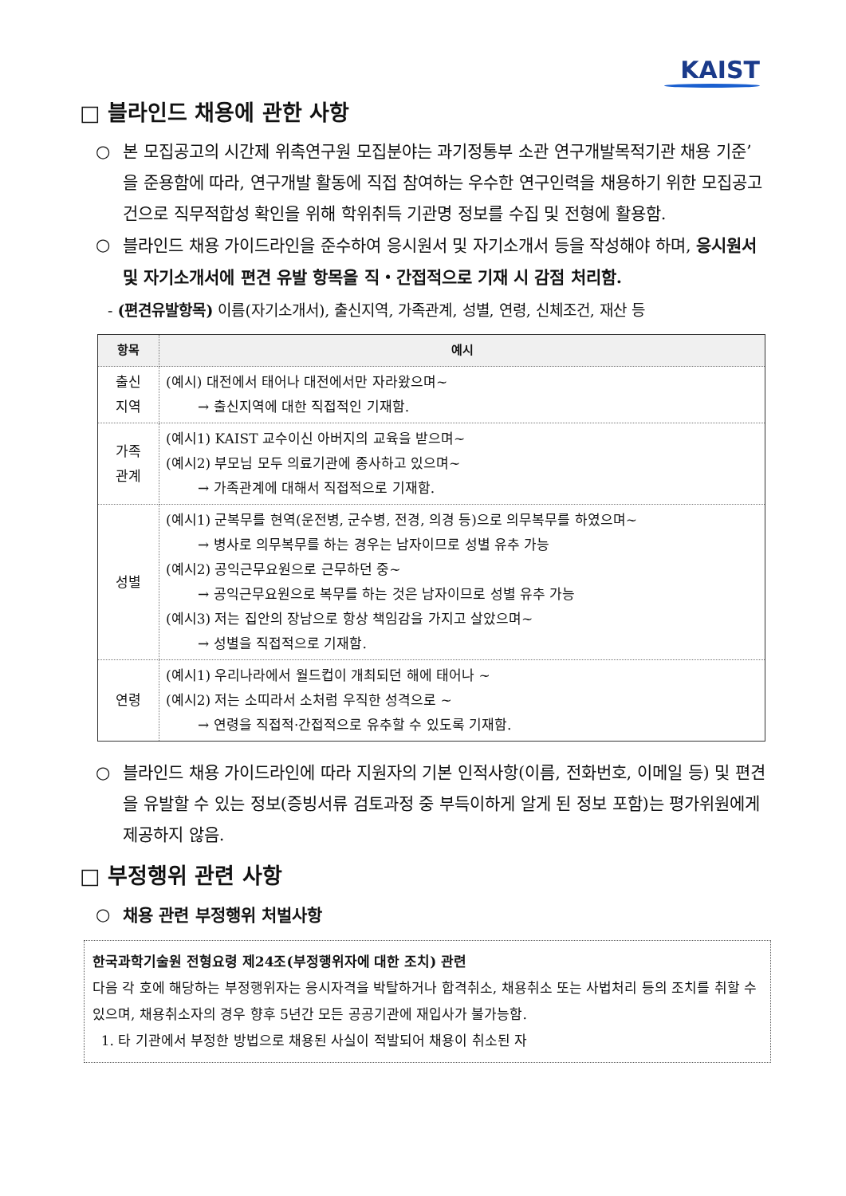KAIST
□ 블라인드 채용에 관한 사항
○ 본 모집공고의 시간제 위촉연구원 모집분야는 과기정통부 소관 연구개발목적기관 채용 기준’ 을 준용함에 따라, 연구개발 활동에 직접 참여하는 우수한 연구인력을 채용하기 위한 모집공고 건으로 직무적합성 확인을 위해 학위취득 기관명 정보를 수집 및 전형에 활용함.
○ 블라인드 채용 가이드라인을 준수하여 응시원서 및 자기소개서 등을 작성해야 하며, 응시원서 및 자기소개서에 편견 유발 항목을 직・간접적으로 기재 시 감점 처리함.
- (편견유발항목) 이름(자기소개서), 출신지역, 가족관계, 성별, 연령, 신체조건, 재산 등
| 항목 | 예시 |
| --- | --- |
| 출신 지역 | (예시) 대전에서 태어나 대전에서만 자라왔으며~ → 출신지역에 대한 직접적인 기재함. |
| 가족 관계 | (예시1) KAIST 교수이신 아버지의 교육을 받으며~ (예시2) 부모님 모두 의료기관에 종사하고 있으며~ → 가족관계에 대해서 직접적으로 기재함. |
| 성별 | (예시1) 군복무를 현역(운전병, 군수병, 전경, 의경 등)으로 의무복무를 하였으며~ → 병사로 의무복무를 하는 경우는 남자이므로 성별 유추 가능 (예시2) 공익근무요원으로 근무하던 중~ → 공익근무요원으로 복무를 하는 것은 남자이므로 성별 유추 가능 (예시3) 저는 집안의 장남으로 항상 책임감을 가지고 살았으며~ → 성별을 직접적으로 기재함. |
| 연령 | (예시1) 우리나라에서 월드컵이 개최되던 해에 태어나 ~ (예시2) 저는 소띠라서 소처럼 우직한 성격으로 ~ → 연령을 직접적·간접적으로 유추할 수 있도록 기재함. |
○ 블라인드 채용 가이드라인에 따라 지원자의 기본 인적사항(이름, 전화번호, 이메일 등) 및 편견을 유발할 수 있는 정보(증빙서류 검토과정 중 부득이하게 알게 된 정보 포함)는 평가위원에게 제공하지 않음.
□ 부정행위 관련 사항
○ 채용 관련 부정행위 처벌사항
한국과학기술원 전형요령 제24조(부정행위자에 대한 조치) 관련
다음 각 호에 해당하는 부정행위자는 응시자격을 박탈하거나 합격취소, 채용취소 또는 사법처리 등의 조치를 취할 수 있으며, 채용취소자의 경우 향후 5년간 모든 공공기관에 재입사가 불가능함.
1. 타 기관에서 부정한 방법으로 채용된 사실이 적발되어 채용이 취소된 자